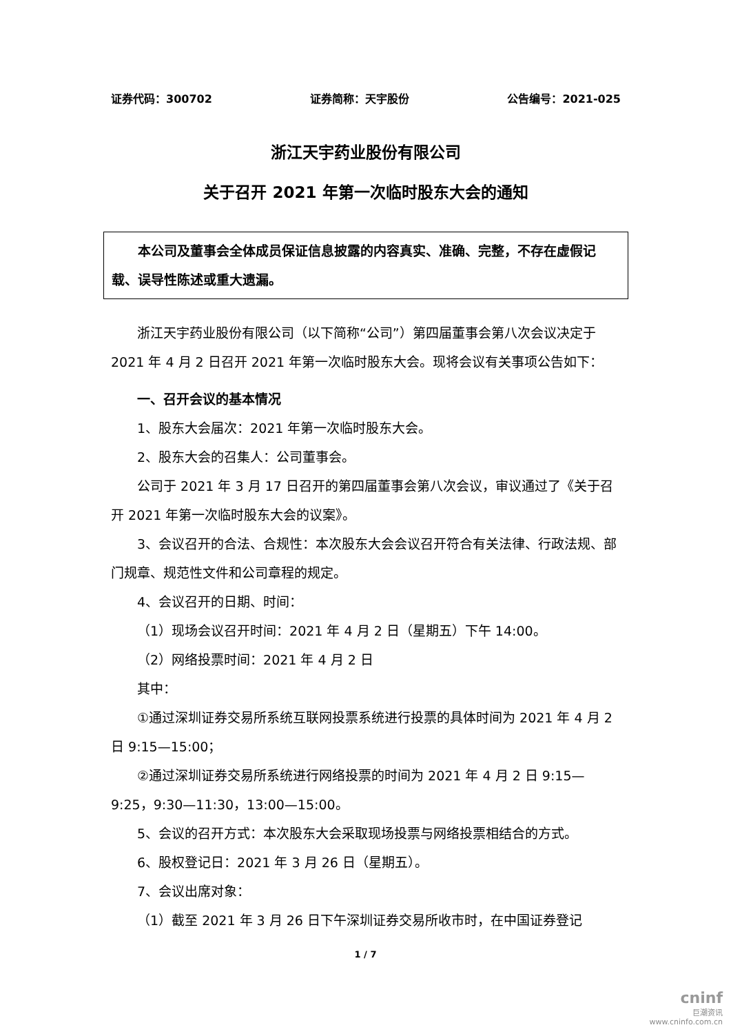证券代码：300702 证券简称：天宇股份 公告编号：2021-025
浙江天宇药业股份有限公司
关于召开 2021 年第一次临时股东大会的通知
本公司及董事会全体成员保证信息披露的内容真实、准确、完整，不存在虚假记载、误导性陈述或重大遗漏。
浙江天宇药业股份有限公司（以下简称“公司”）第四届董事会第八次会议决定于 2021 年 4 月 2 日召开 2021 年第一次临时股东大会。现将会议有关事项公告如下：
一、召开会议的基本情况
1、股东大会届次：2021 年第一次临时股东大会。
2、股东大会的召集人：公司董事会。
公司于 2021 年 3 月 17 日召开的第四届董事会第八次会议，审议通过了《关于召开 2021 年第一次临时股东大会的议案》。
3、会议召开的合法、合规性：本次股东大会会议召开符合有关法律、行政法规、部门规章、规范性文件和公司章程的规定。
4、会议召开的日期、时间：
（1）现场会议召开时间：2021 年 4 月 2 日（星期五）下午 14:00。
（2）网络投票时间：2021 年 4 月 2 日
其中：
①通过深圳证券交易所系统互联网投票系统进行投票的具体时间为 2021 年 4 月 2 日 9:15—15:00；
②通过深圳证券交易所系统进行网络投票的时间为 2021 年 4 月 2 日 9:15—9:25，9:30—11:30，13:00—15:00。
5、会议的召开方式：本次股东大会采取现场投票与网络投票相结合的方式。
6、股权登记日：2021 年 3 月 26 日（星期五）。
7、会议出席对象：
（1）截至 2021 年 3 月 26 日下午深圳证券交易所收市时，在中国证券登记
1 / 7
cninf
巨潮资讯
www.cninfo.com.cn